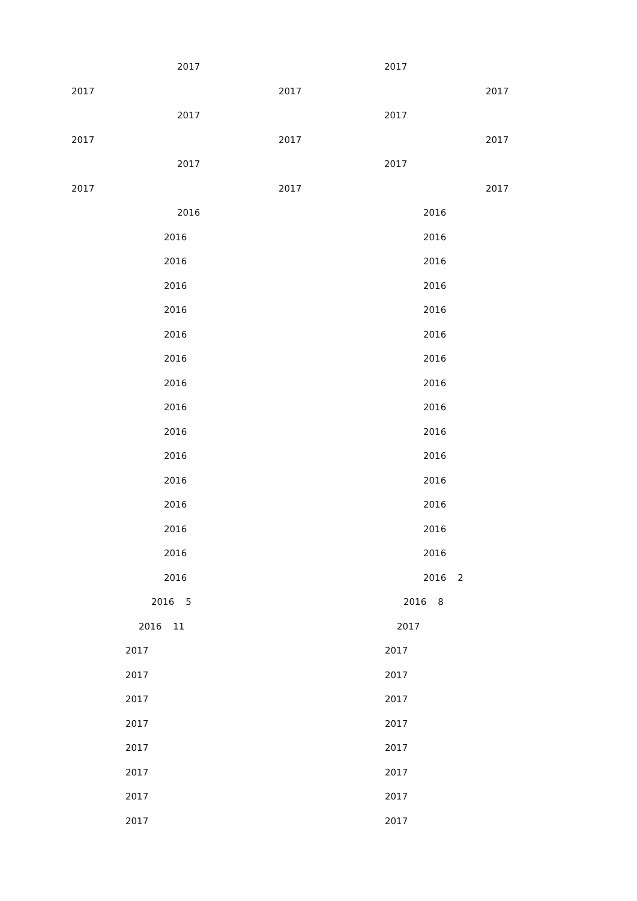2017 2017
2017 2017 2017
2017 2017
2017 2017 2017
2017 2017
2017 2017 2017
2016 2016
2016 2016
2016 2016
2016 2016
2016 2016
2016 2016
2016 2016
2016 2016
2016 2016
2016 2016
2016 2016
2016 2016
2016 2016
2016 2016
2016 2016
2016 2016 2
2016 5 2016 8
2016 11 2017
2017 2017
2017 2017
2017 2017
2017 2017
2017 2017
2017 2017
2017 2017
2017 2017